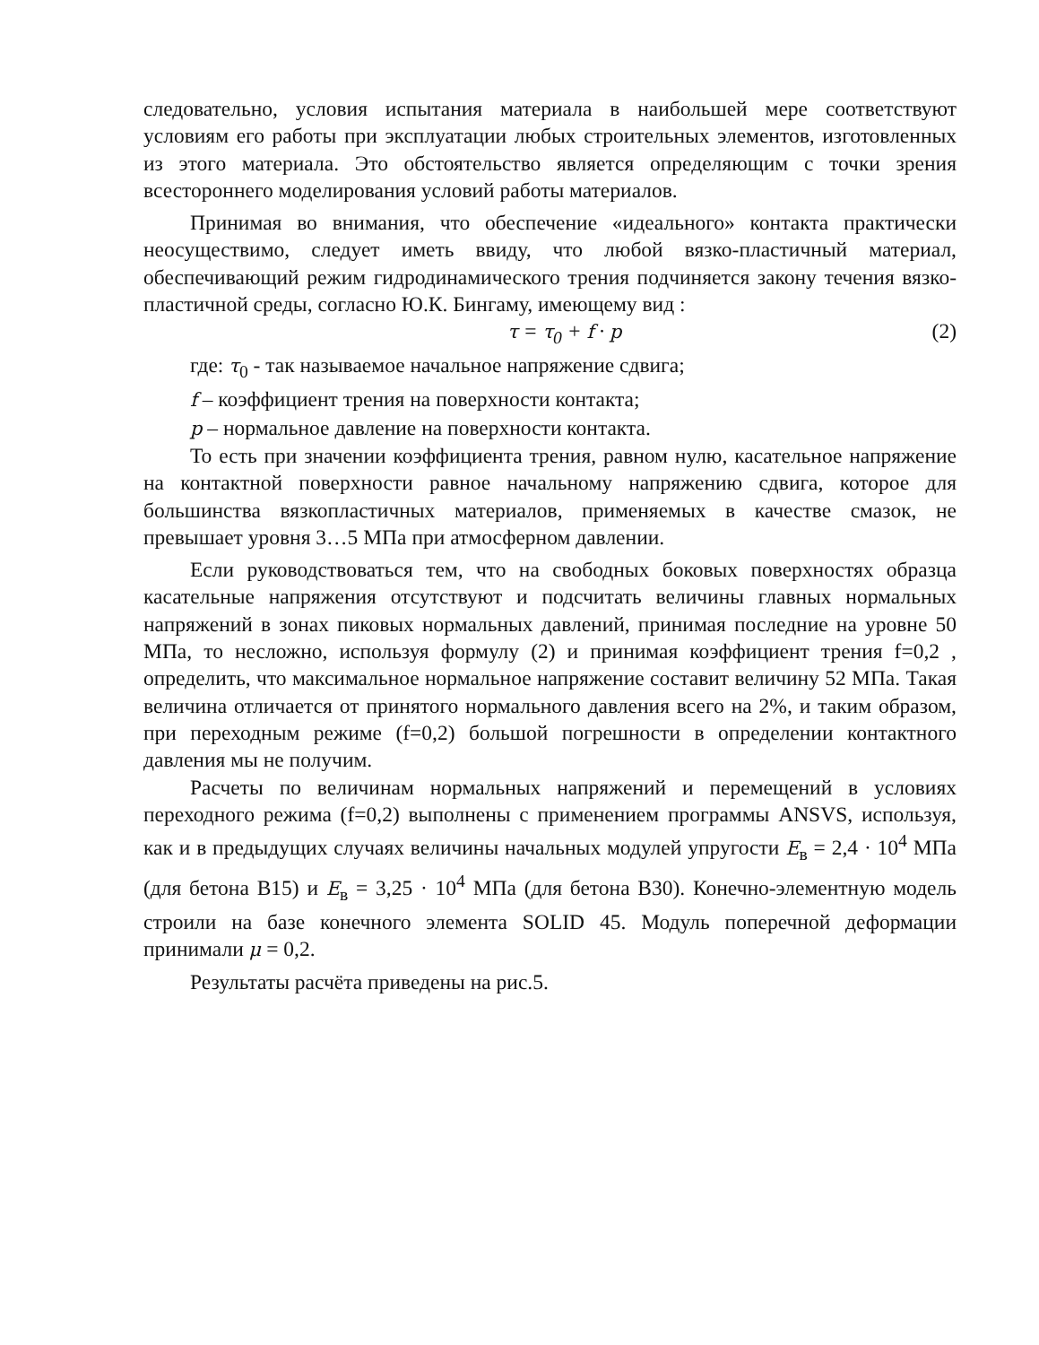следовательно, условия испытания материала в наибольшей мере соответствуют условиям его работы при эксплуатации любых строительных элементов, изготовленных из этого материала. Это обстоятельство является определяющим с точки зрения всестороннего моделирования условий работы материалов.
Принимая во внимания, что обеспечение «идеального» контакта практически неосуществимо, следует иметь ввиду, что любой вязко-пластичный материал, обеспечивающий режим гидродинамического трения подчиняется закону течения вязко-пластичной среды, согласно Ю.К. Бингаму, имеющему вид :
τ = τ<sub>0</sub> + f · p (2)
где: τ<sub>0</sub> - так называемое начальное напряжение сдвига;
f – коэффициент трения на поверхности контакта;
p – нормальное давление на поверхности контакта.
То есть при значении коэффициента трения, равном нулю, касательное напряжение на контактной поверхности равное начальному напряжению сдвига, которое для большинства вязкопластичных материалов, применяемых в качестве смазок, не превышает уровня 3…5 МПа при атмосферном давлении.
Если руководствоваться тем, что на свободных боковых поверхностях образца касательные напряжения отсутствуют и подсчитать величины главных нормальных напряжений в зонах пиковых нормальных давлений, принимая последние на уровне 50 МПа, то несложно, используя формулу (2) и принимая коэффициент трения f=0,2 , определить, что максимальное нормальное напряжение составит величину 52 МПа. Такая величина отличается от принятого нормального давления всего на 2%, и таким образом, при переходным режиме (f=0,2) большой погрешности в определении контактного давления мы не получим.
Расчеты по величинам нормальных напряжений и перемещений в условиях переходного режима (f=0,2) выполнены с применением программы ANSVS, используя, как и в предыдущих случаях величины начальных модулей упругости E<sub>в</sub> = 2,4 · 10<sup>4</sup> МПа (для бетона В15) и E<sub>в</sub> = 3,25 · 10<sup>4</sup> МПа (для бетона В30). Конечно-элементную модель строили на базе конечного элемента SOLID 45. Модуль поперечной деформации принимали μ = 0,2.
Результаты расчёта приведены на рис.5.